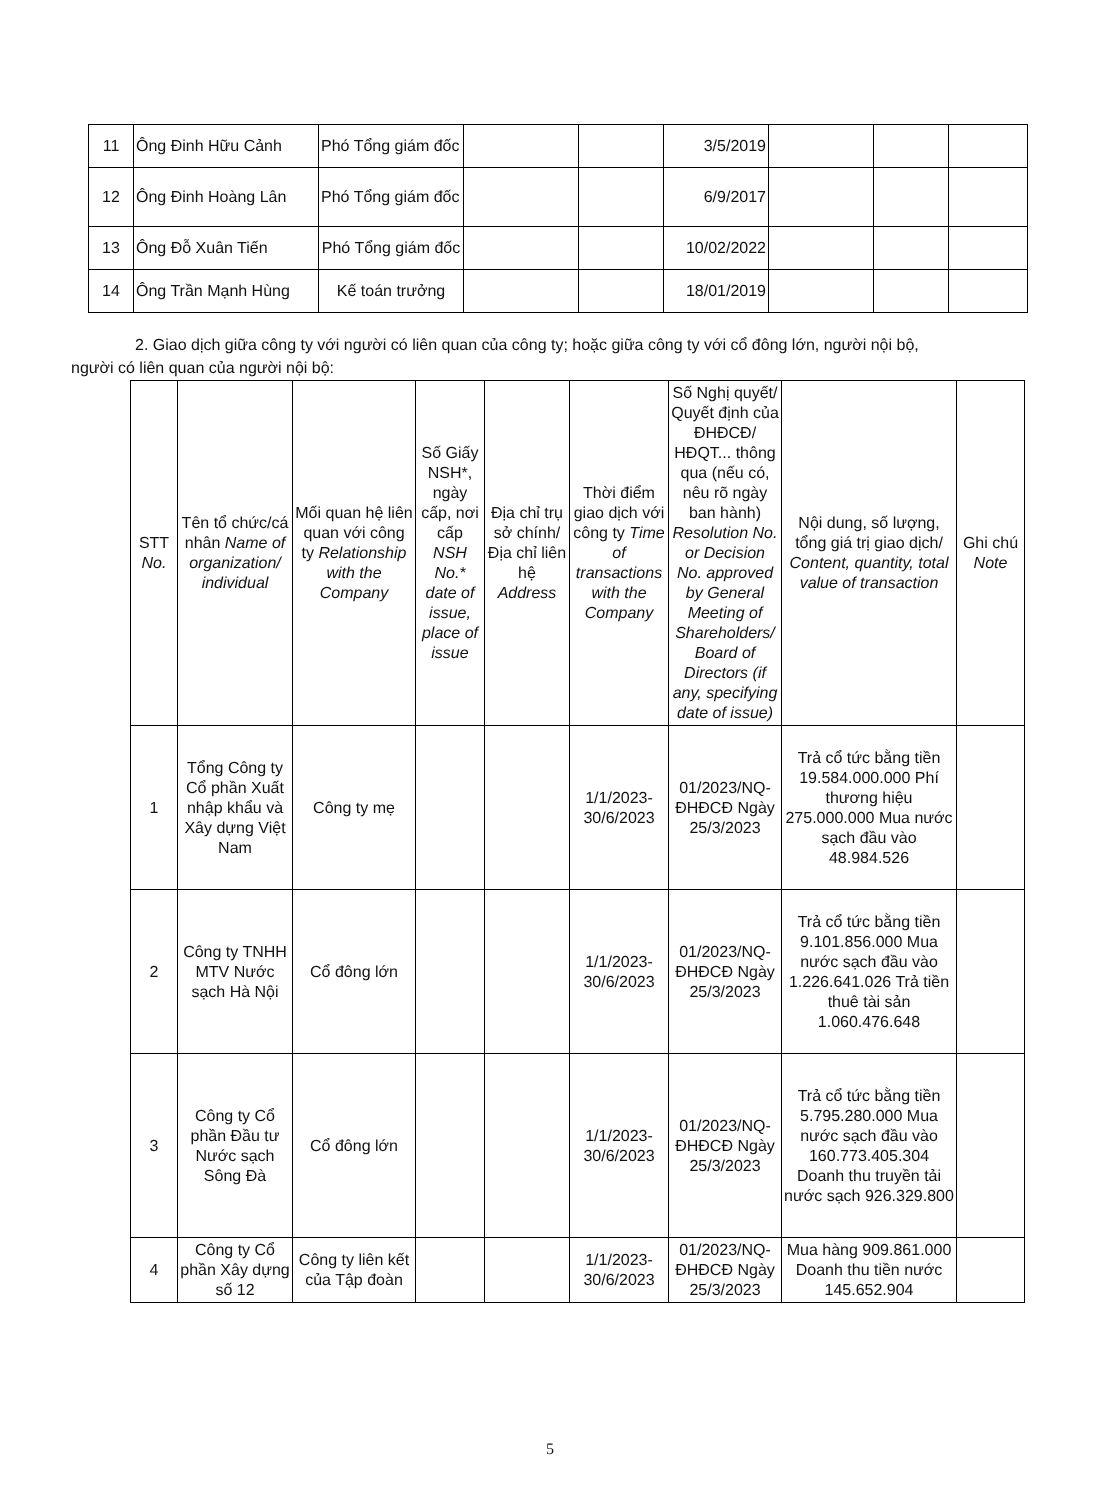| 11 | Ông Đinh Hữu Cảnh | Phó Tổng giám đốc | | | 3/5/2019 | | | |
| 12 | Ông Đinh Hoàng Lân | Phó Tổng giám đốc | | | 6/9/2017 | | | |
| 13 | Ông Đỗ Xuân Tiến | Phó Tổng giám đốc | | | 10/02/2022 | | | |
| 14 | Ông Trần Mạnh Hùng | Kế toán trưởng | | | 18/01/2019 | | | |
2. Giao dịch giữa công ty với người có liên quan của công ty; hoặc giữa công ty với cổ đông lớn, người nội bộ, người có liên quan của người nội bộ:
| STT No. | Tên tổ chức/cá nhân Name of organization/ individual | Mối quan hệ liên quan với công ty Relationship with the Company | Số Giấy NSH*, ngày cấp, nơi cấp NSH No.* date of issue, place of issue | Địa chỉ trụ sở chính/ Địa chỉ liên hệ Address | Thời điểm giao dịch với công ty Time of transactions with the Company | Số Nghị quyết/ Quyết định của ĐHĐCĐ/ HĐQT... thông qua (nếu có, nêu rõ ngày ban hành) Resolution No. or Decision No. approved by General Meeting of Shareholders/ Board of Directors (if any, specifying date of issue) | Nội dung, số lượng, tổng giá trị giao dịch/ Content, quantity, total value of transaction | Ghi chú Note |
| --- | --- | --- | --- | --- | --- | --- | --- | --- |
| 1 | Tổng Công ty Cổ phần Xuất nhập khẩu và Xây dựng Việt Nam | Công ty mẹ | | | 1/1/2023-30/6/2023 | 01/2023/NQ-ĐHĐCĐ Ngày 25/3/2023 | Trả cổ tức bằng tiền 19.584.000.000 Phí thương hiệu 275.000.000 Mua nước sạch đầu vào 48.984.526 | |
| 2 | Công ty TNHH MTV Nước sạch Hà Nội | Cổ đông lớn | | | 1/1/2023-30/6/2023 | 01/2023/NQ-ĐHĐCĐ Ngày 25/3/2023 | Trả cổ tức bằng tiền 9.101.856.000 Mua nước sạch đầu vào 1.226.641.026 Trả tiền thuê tài sản 1.060.476.648 | |
| 3 | Công ty Cổ phần Đầu tư Nước sạch Sông Đà | Cổ đông lớn | | | 1/1/2023-30/6/2023 | 01/2023/NQ-ĐHĐCĐ Ngày 25/3/2023 | Trả cổ tức bằng tiền 5.795.280.000 Mua nước sạch đầu vào 160.773.405.304 Doanh thu truyền tải nước sạch 926.329.800 | |
| 4 | Công ty Cổ phần Xây dựng số 12 | Công ty liên kết của Tập đoàn | | | 1/1/2023-30/6/2023 | 01/2023/NQ-ĐHĐCĐ Ngày 25/3/2023 | Mua hàng 909.861.000 Doanh thu tiền nước 145.652.904 | |
5